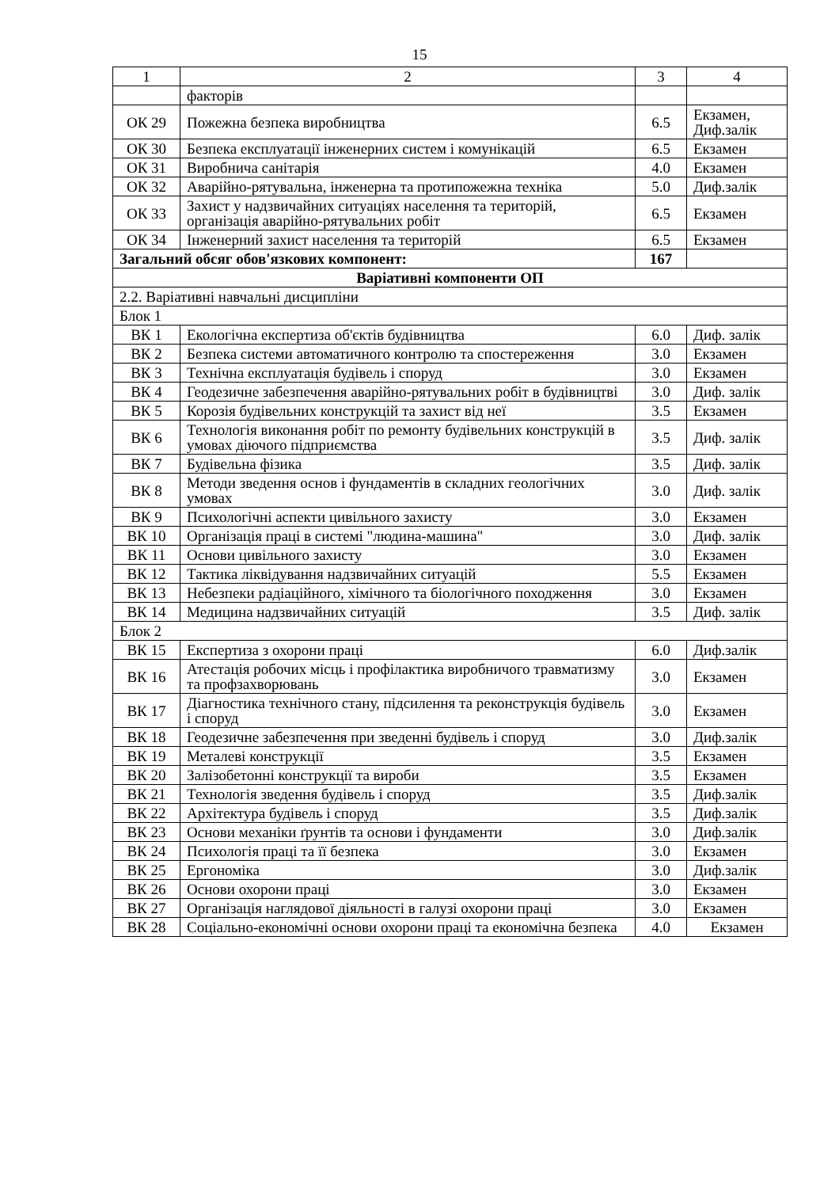15
| 1 | 2 | 3 | 4 |
| --- | --- | --- | --- |
| | факторів | | |
| ОК 29 | Пожежна безпека виробництва | 6.5 | Екзамен, Диф.залік |
| ОК 30 | Безпека експлуатації інженерних систем і комунікацій | 6.5 | Екзамен |
| ОК 31 | Виробнича санітарія | 4.0 | Екзамен |
| ОК 32 | Аварійно-рятувальна, інженерна та протипожежна техніка | 5.0 | Диф.залік |
| ОК 33 | Захист у надзвичайних ситуаціях населення та територій, організація аварійно-рятувальних робіт | 6.5 | Екзамен |
| ОК 34 | Інженерний захист населення та територій | 6.5 | Екзамен |
| Загальний обсяг обов'язкових компонент: | | 167 | |
| Варіативні компоненти ОП | | | |
| 2.2. Варіативні навчальні дисципліни | | | |
| Блок 1 | | | |
| ВК 1 | Екологічна експертиза об'єктів будівництва | 6.0 | Диф. залік |
| ВК 2 | Безпека системи автоматичного контролю та спостереження | 3.0 | Екзамен |
| ВК 3 | Технічна експлуатація будівель і споруд | 3.0 | Екзамен |
| ВК 4 | Геодезичне забезпечення аварійно-рятувальних робіт в будівництві | 3.0 | Диф. залік |
| ВК 5 | Корозія будівельних конструкцій та захист від неї | 3.5 | Екзамен |
| ВК 6 | Технологія виконання робіт по ремонту будівельних конструкцій в умовах діючого підприємства | 3.5 | Диф. залік |
| ВК 7 | Будівельна фізика | 3.5 | Диф. залік |
| ВК 8 | Методи зведення основ і фундаментів в складних геологічних умовах | 3.0 | Диф. залік |
| ВК 9 | Психологічні аспекти цивільного захисту | 3.0 | Екзамен |
| ВК 10 | Організація праці в системі "людина-машина" | 3.0 | Диф. залік |
| ВК 11 | Основи цивільного захисту | 3.0 | Екзамен |
| ВК 12 | Тактика ліквідування надзвичайних ситуацій | 5.5 | Екзамен |
| ВК 13 | Небезпеки радіаційного, хімічного та біологічного походження | 3.0 | Екзамен |
| ВК 14 | Медицина надзвичайних ситуацій | 3.5 | Диф. залік |
| Блок 2 | | | |
| ВК 15 | Експертиза з охорони праці | 6.0 | Диф.залік |
| ВК 16 | Атестація робочих місць і профілактика виробничого травматизму та профзахворювань | 3.0 | Екзамен |
| ВК 17 | Діагностика технічного стану, підсилення та реконструкція будівель і споруд | 3.0 | Екзамен |
| ВК 18 | Геодезичне забезпечення при зведенні будівель і споруд | 3.0 | Диф.залік |
| ВК 19 | Металеві конструкції | 3.5 | Екзамен |
| ВК 20 | Залізобетонні конструкції та вироби | 3.5 | Екзамен |
| ВК 21 | Технологія зведення будівель і споруд | 3.5 | Диф.залік |
| ВК 22 | Архітектура будівель і споруд | 3.5 | Диф.залік |
| ВК 23 | Основи механіки ґрунтів та основи і фундаменти | 3.0 | Диф.залік |
| ВК 24 | Психологія праці та її безпека | 3.0 | Екзамен |
| ВК 25 | Ергономіка | 3.0 | Диф.залік |
| ВК 26 | Основи охорони праці | 3.0 | Екзамен |
| ВК 27 | Організація наглядової діяльності в галузі охорони праці | 3.0 | Екзамен |
| ВК 28 | Соціально-економічні основи охорони праці та економічна безпека | 4.0 | Екзамен |